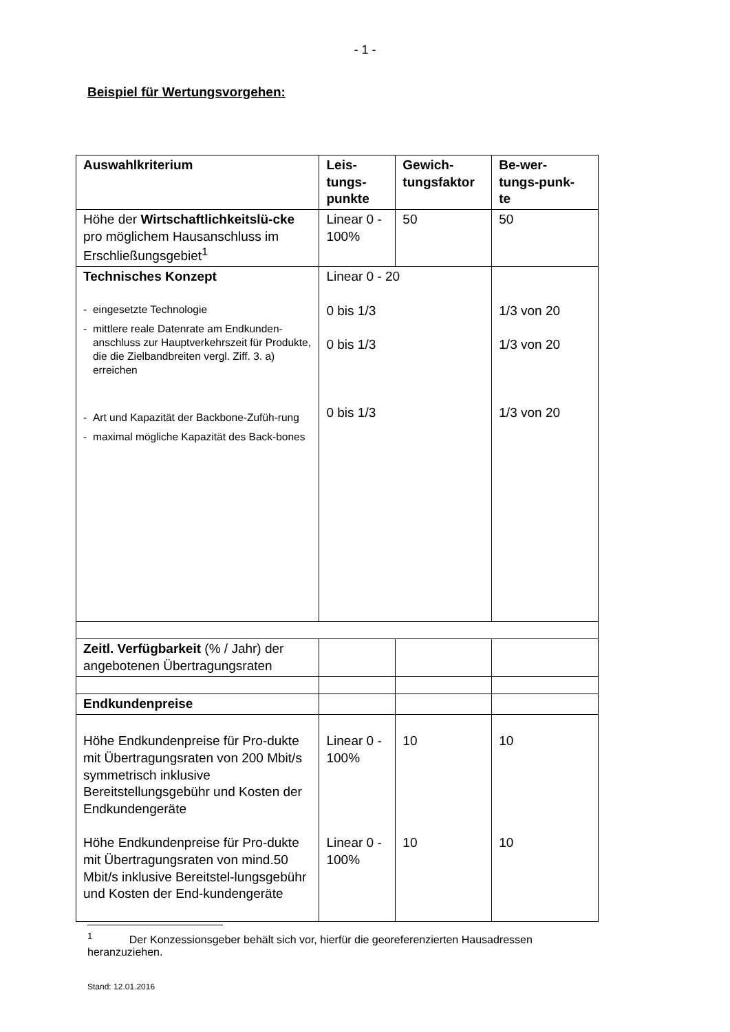- 1 -
Beispiel für Wertungsvorgehen:
| Auswahlkriterium | Leis- tungs- punkte | Gewich- tungsfaktor | Be-wer- tungs-punk- te |
| --- | --- | --- | --- |
| Höhe der Wirtschaftlichkeitslü-cke pro möglichem Hausanschluss im Erschließungsgebiet<sup>1</sup> | Linear 0 - 100% | 50 | 50 |
| Technisches Konzept - eingesetzte Technologie - mittlere reale Datenrate am Endkunden-anschluss zur Hauptverkehrszeit für Produkte, die die Zielbandbreiten vergl. Ziff. 3. a) erreichen - Art und Kapazität der Backbone-Zufüh-rung - maximal mögliche Kapazität des Back-bones | Linear 0 - 20 0 bis 1/3 0 bis 1/3 0 bis 1/3 | | 1/3 von 20 1/3 von 20 1/3 von 20 |
| Zeitl. Verfügbarkeit (% / Jahr) der angebotenen Übertragungsraten | | | |
| Endkundenpreise | | | |
| Höhe Endkundenpreise für Pro-dukte mit Übertragungsraten von 200 Mbit/s symmetrisch inklusive Bereitstellungsgebühr und Kosten der Endkundengeräte Höhe Endkundenpreise für Pro-dukte mit Übertragungsraten von mind.50 Mbit/s inklusive Bereitstel-lungsgebühr und Kosten der End-kundengeräte | Linear 0 - 100% Linear 0 - 100% | 10 10 | 10 10 |
<sup>1</sup> Der Konzessionsgeber behält sich vor, hierfür die georeferenzierten Hausadressen heranzuziehen.
Stand: 12.01.2016